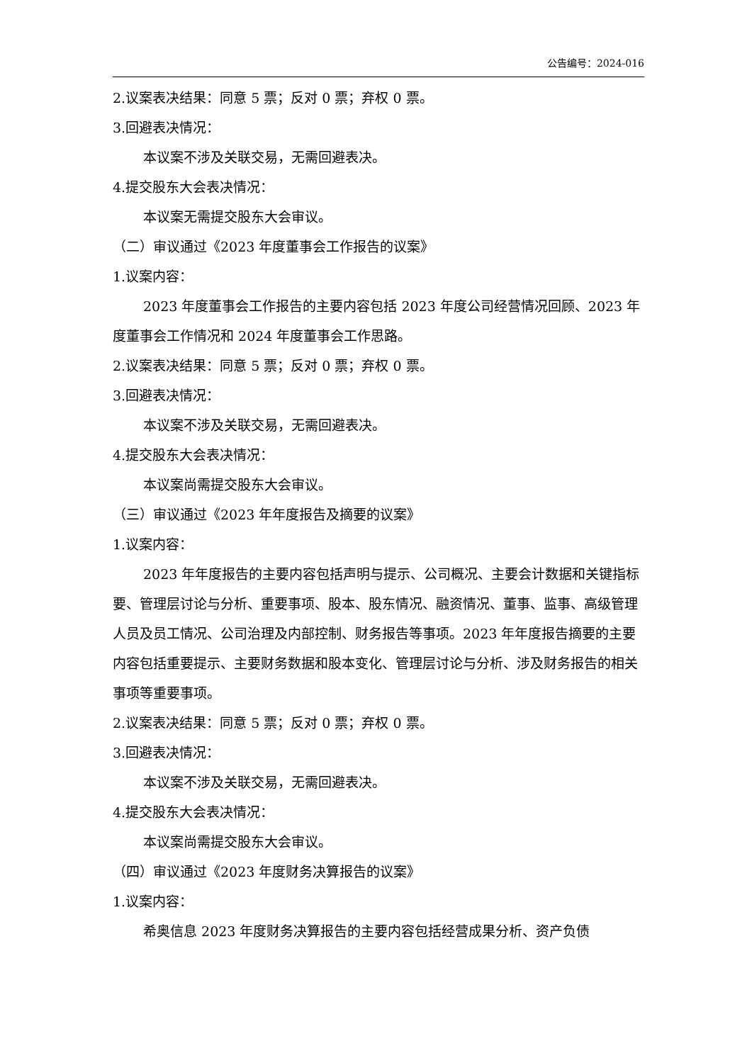公告编号：2024-016
2.议案表决结果：同意 5 票；反对 0 票；弃权 0 票。
3.回避表决情况：
本议案不涉及关联交易，无需回避表决。
4.提交股东大会表决情况：
本议案无需提交股东大会审议。
（二）审议通过《2023 年度董事会工作报告的议案》
1.议案内容：
2023 年度董事会工作报告的主要内容包括 2023 年度公司经营情况回顾、2023 年度董事会工作情况和 2024 年度董事会工作思路。
2.议案表决结果：同意 5 票；反对 0 票；弃权 0 票。
3.回避表决情况：
本议案不涉及关联交易，无需回避表决。
4.提交股东大会表决情况：
本议案尚需提交股东大会审议。
（三）审议通过《2023 年年度报告及摘要的议案》
1.议案内容：
2023 年年度报告的主要内容包括声明与提示、公司概况、主要会计数据和关键指标要、管理层讨论与分析、重要事项、股本、股东情况、融资情况、董事、监事、高级管理人员及员工情况、公司治理及内部控制、财务报告等事项。2023 年年度报告摘要的主要内容包括重要提示、主要财务数据和股本变化、管理层讨论与分析、涉及财务报告的相关事项等重要事项。
2.议案表决结果：同意 5 票；反对 0 票；弃权 0 票。
3.回避表决情况：
本议案不涉及关联交易，无需回避表决。
4.提交股东大会表决情况：
本议案尚需提交股东大会审议。
（四）审议通过《2023 年度财务决算报告的议案》
1.议案内容：
希奥信息 2023 年度财务决算报告的主要内容包括经营成果分析、资产负债